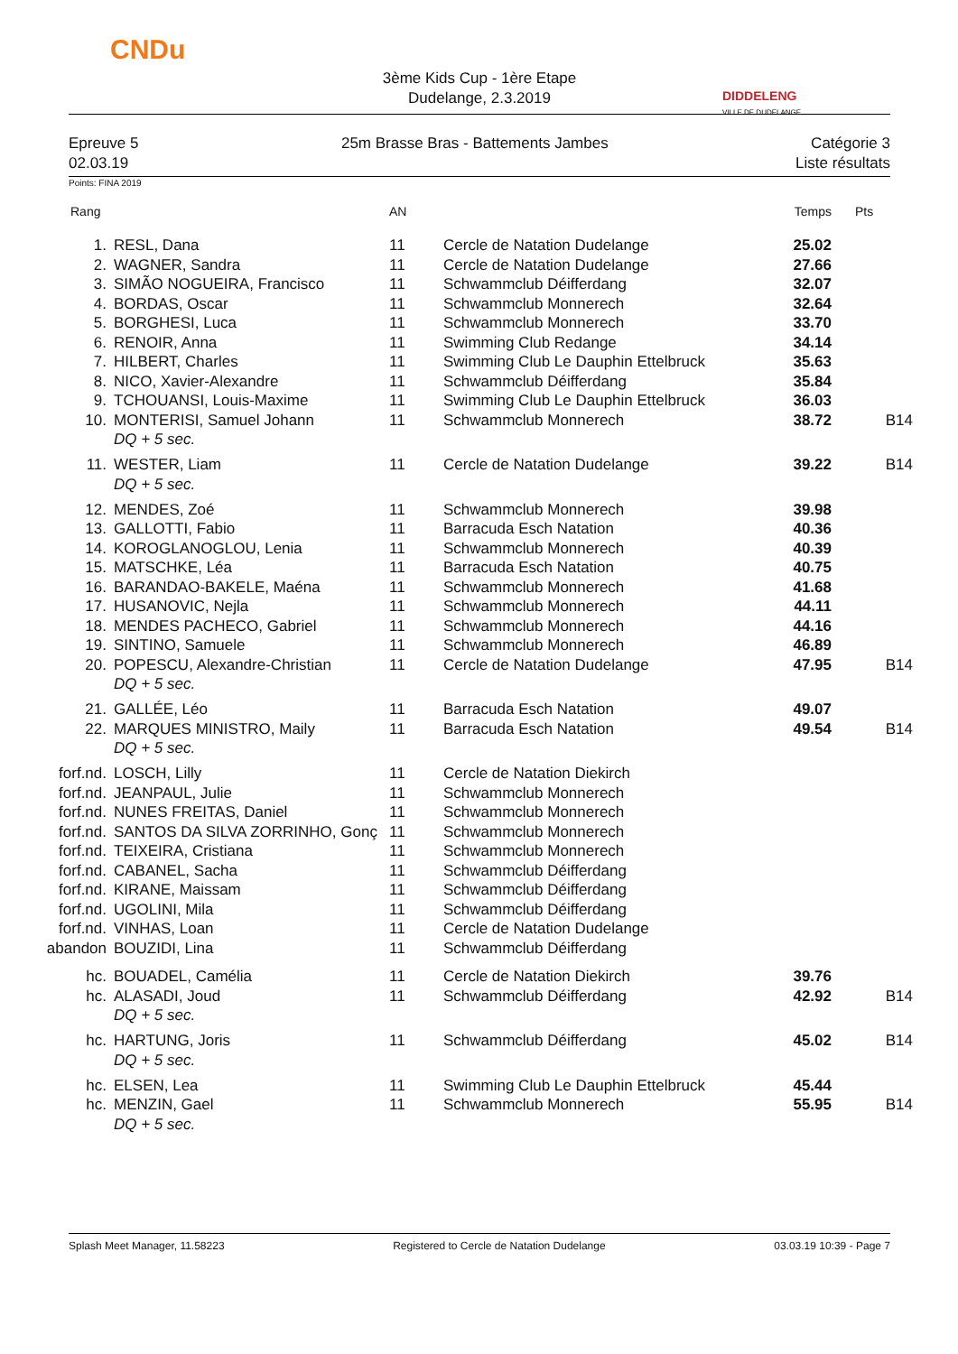CNDu
3ème Kids Cup - 1ère Etape
Dudelange, 2.3.2019
DIDDELENG
VILLE DE DUDELANGE
Epreuve 5 25m Brasse Bras - Battements Jambes Catégorie 3
02.03.19 Liste résultats
Points: FINA 2019
| Rang | | AN | | Temps | Pts |
| --- | --- | --- | --- | --- | --- |
| 1. | RESL, Dana | 11 | Cercle de Natation Dudelange | 25.02 | |
| 2. | WAGNER, Sandra | 11 | Cercle de Natation Dudelange | 27.66 | |
| 3. | SIMÃO NOGUEIRA, Francisco | 11 | Schwammclub Déifferdang | 32.07 | |
| 4. | BORDAS, Oscar | 11 | Schwammclub Monnerech | 32.64 | |
| 5. | BORGHESI, Luca | 11 | Schwammclub Monnerech | 33.70 | |
| 6. | RENOIR, Anna | 11 | Swimming Club Redange | 34.14 | |
| 7. | HILBERT, Charles | 11 | Swimming Club Le Dauphin Ettelbruck | 35.63 | |
| 8. | NICO, Xavier-Alexandre | 11 | Schwammclub Déifferdang | 35.84 | |
| 9. | TCHOUANSI, Louis-Maxime | 11 | Swimming Club Le Dauphin Ettelbruck | 36.03 | |
| 10. | MONTERISI, Samuel Johann | 11 | Schwammclub Monnerech | 38.72 | B14 |
| | DQ + 5 sec. | | | | |
| 11. | WESTER, Liam | 11 | Cercle de Natation Dudelange | 39.22 | B14 |
| | DQ + 5 sec. | | | | |
| 12. | MENDES, Zoé | 11 | Schwammclub Monnerech | 39.98 | |
| 13. | GALLOTTI, Fabio | 11 | Barracuda Esch Natation | 40.36 | |
| 14. | KOROGLANOGLOU, Lenia | 11 | Schwammclub Monnerech | 40.39 | |
| 15. | MATSCHKE, Léa | 11 | Barracuda Esch Natation | 40.75 | |
| 16. | BARANDAO-BAKELE, Maéna | 11 | Schwammclub Monnerech | 41.68 | |
| 17. | HUSANOVIC, Nejla | 11 | Schwammclub Monnerech | 44.11 | |
| 18. | MENDES PACHECO, Gabriel | 11 | Schwammclub Monnerech | 44.16 | |
| 19. | SINTINO, Samuele | 11 | Schwammclub Monnerech | 46.89 | |
| 20. | POPESCU, Alexandre-Christian | 11 | Cercle de Natation Dudelange | 47.95 | B14 |
| | DQ + 5 sec. | | | | |
| 21. | GALLÉE, Léo | 11 | Barracuda Esch Natation | 49.07 | |
| 22. | MARQUES MINISTRO, Maily | 11 | Barracuda Esch Natation | 49.54 | B14 |
| | DQ + 5 sec. | | | | |
| forf.nd. | LOSCH, Lilly | 11 | Cercle de Natation Diekirch | | |
| forf.nd. | JEANPAUL, Julie | 11 | Schwammclub Monnerech | | |
| forf.nd. | NUNES FREITAS, Daniel | 11 | Schwammclub Monnerech | | |
| forf.nd. | SANTOS DA SILVA ZORRINHO, Gonç | 11 | Schwammclub Monnerech | | |
| forf.nd. | TEIXEIRA, Cristiana | 11 | Schwammclub Monnerech | | |
| forf.nd. | CABANEL, Sacha | 11 | Schwammclub Déifferdang | | |
| forf.nd. | KIRANE, Maissam | 11 | Schwammclub Déifferdang | | |
| forf.nd. | UGOLINI, Mila | 11 | Schwammclub Déifferdang | | |
| forf.nd. | VINHAS, Loan | 11 | Cercle de Natation Dudelange | | |
| abandon | BOUZIDI, Lina | 11 | Schwammclub Déifferdang | | |
| hc. | BOUADEL, Camélia | 11 | Cercle de Natation Diekirch | 39.76 | |
| hc. | ALASADI, Joud | 11 | Schwammclub Déifferdang | 42.92 | B14 |
| | DQ + 5 sec. | | | | |
| hc. | HARTUNG, Joris | 11 | Schwammclub Déifferdang | 45.02 | B14 |
| | DQ + 5 sec. | | | | |
| hc. | ELSEN, Lea | 11 | Swimming Club Le Dauphin Ettelbruck | 45.44 | |
| hc. | MENZIN, Gael | 11 | Schwammclub Monnerech | 55.95 | B14 |
| | DQ + 5 sec. | | | | |
Splash Meet Manager, 11.58223 Registered to Cercle de Natation Dudelange 03.03.19 10:39 - Page 7